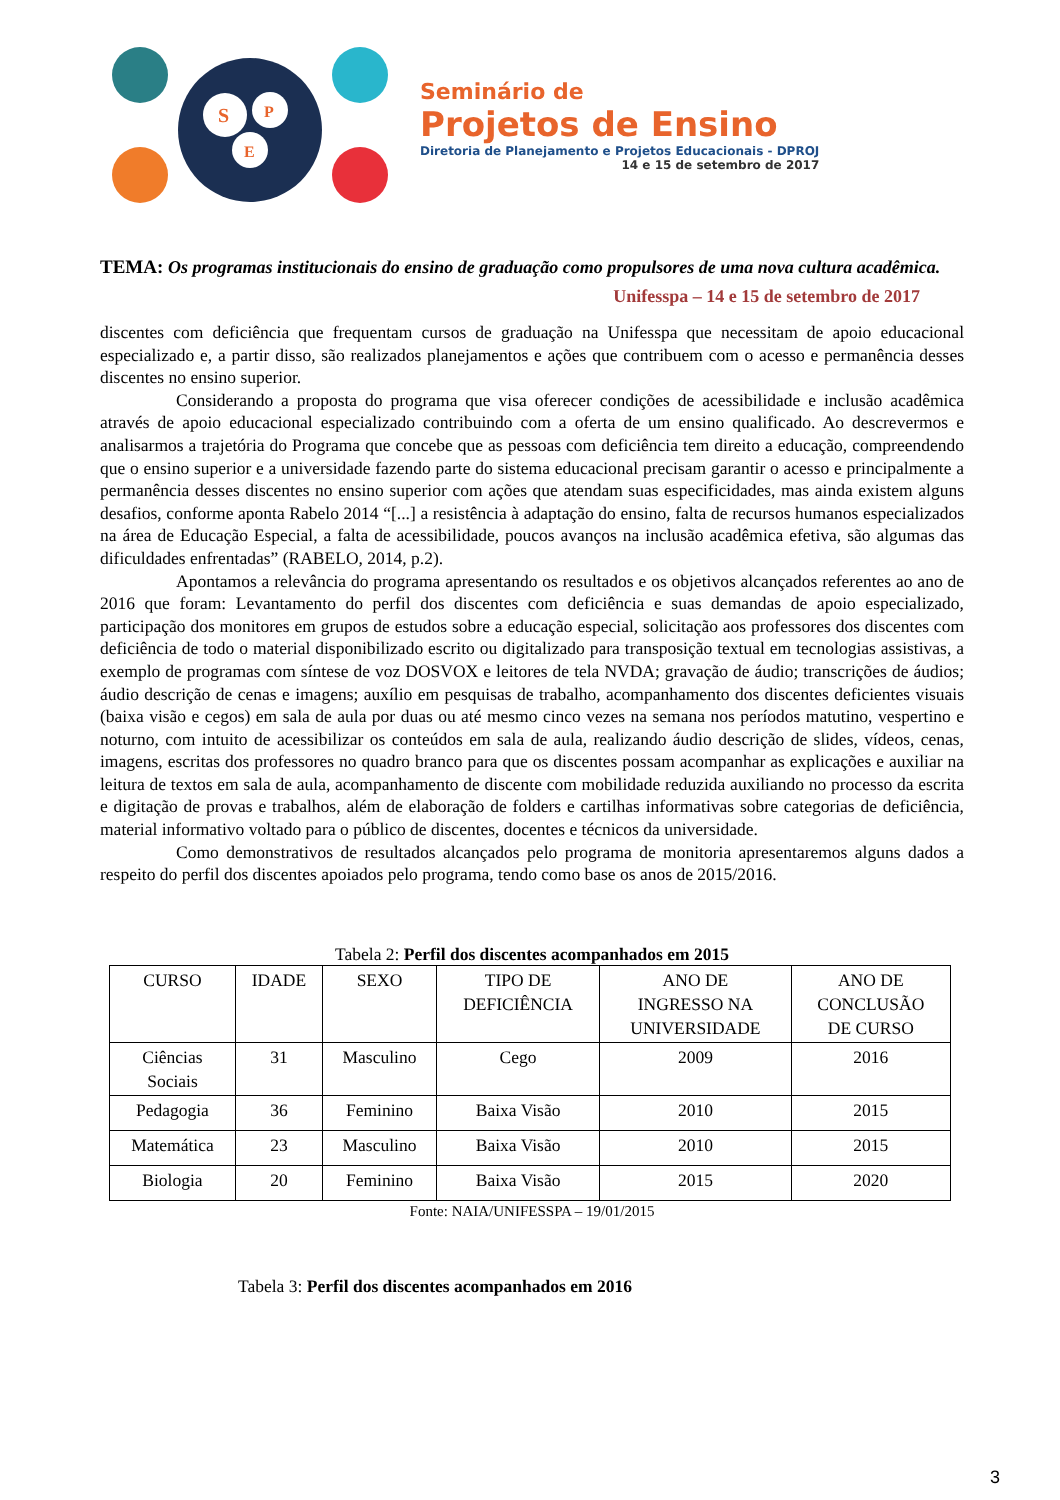S
P
E
Seminário de
Projetos de Ensino
Diretoria de Planejamento e Projetos Educacionais - DPROJ
14 e 15 de setembro de 2017
TEMA: Os programas institucionais do ensino de graduação como propulsores de uma nova cultura acadêmica.
Unifesspa – 14 e 15 de setembro de 2017
discentes com deficiência que frequentam cursos de graduação na Unifesspa que necessitam de apoio educacional especializado e, a partir disso, são realizados planejamentos e ações que contribuem com o acesso e permanência desses discentes no ensino superior.
Considerando a proposta do programa que visa oferecer condições de acessibilidade e inclusão acadêmica através de apoio educacional especializado contribuindo com a oferta de um ensino qualificado. Ao descrevermos e analisarmos a trajetória do Programa que concebe que as pessoas com deficiência tem direito a educação, compreendendo que o ensino superior e a universidade fazendo parte do sistema educacional precisam garantir o acesso e principalmente a permanência desses discentes no ensino superior com ações que atendam suas especificidades, mas ainda existem alguns desafios, conforme aponta Rabelo 2014 “[...] a resistência à adaptação do ensino, falta de recursos humanos especializados na área de Educação Especial, a falta de acessibilidade, poucos avanços na inclusão acadêmica efetiva, são algumas das dificuldades enfrentadas” (RABELO, 2014, p.2).
Apontamos a relevância do programa apresentando os resultados e os objetivos alcançados referentes ao ano de 2016 que foram: Levantamento do perfil dos discentes com deficiência e suas demandas de apoio especializado, participação dos monitores em grupos de estudos sobre a educação especial, solicitação aos professores dos discentes com deficiência de todo o material disponibilizado escrito ou digitalizado para transposição textual em tecnologias assistivas, a exemplo de programas com síntese de voz DOSVOX e leitores de tela NVDA; gravação de áudio; transcrições de áudios; áudio descrição de cenas e imagens; auxílio em pesquisas de trabalho, acompanhamento dos discentes deficientes visuais (baixa visão e cegos) em sala de aula por duas ou até mesmo cinco vezes na semana nos períodos matutino, vespertino e noturno, com intuito de acessibilizar os conteúdos em sala de aula, realizando áudio descrição de slides, vídeos, cenas, imagens, escritas dos professores no quadro branco para que os discentes possam acompanhar as explicações e auxiliar na leitura de textos em sala de aula, acompanhamento de discente com mobilidade reduzida auxiliando no processo da escrita e digitação de provas e trabalhos, além de elaboração de folders e cartilhas informativas sobre categorias de deficiência, material informativo voltado para o público de discentes, docentes e técnicos da universidade.
Como demonstrativos de resultados alcançados pelo programa de monitoria apresentaremos alguns dados a respeito do perfil dos discentes apoiados pelo programa, tendo como base os anos de 2015/2016.
Tabela 2: Perfil dos discentes acompanhados em 2015
| CURSO | IDADE | SEXO | TIPO DE DEFICIÊNCIA | ANO DE INGRESSO NA UNIVERSIDADE | ANO DE CONCLUSÃO DE CURSO |
| --- | --- | --- | --- | --- | --- |
| Ciências Sociais | 31 | Masculino | Cego | 2009 | 2016 |
| Pedagogia | 36 | Feminino | Baixa Visão | 2010 | 2015 |
| Matemática | 23 | Masculino | Baixa Visão | 2010 | 2015 |
| Biologia | 20 | Feminino | Baixa Visão | 2015 | 2020 |
Fonte: NAIA/UNIFESSPA – 19/01/2015
Tabela 3: Perfil dos discentes acompanhados em 2016
3